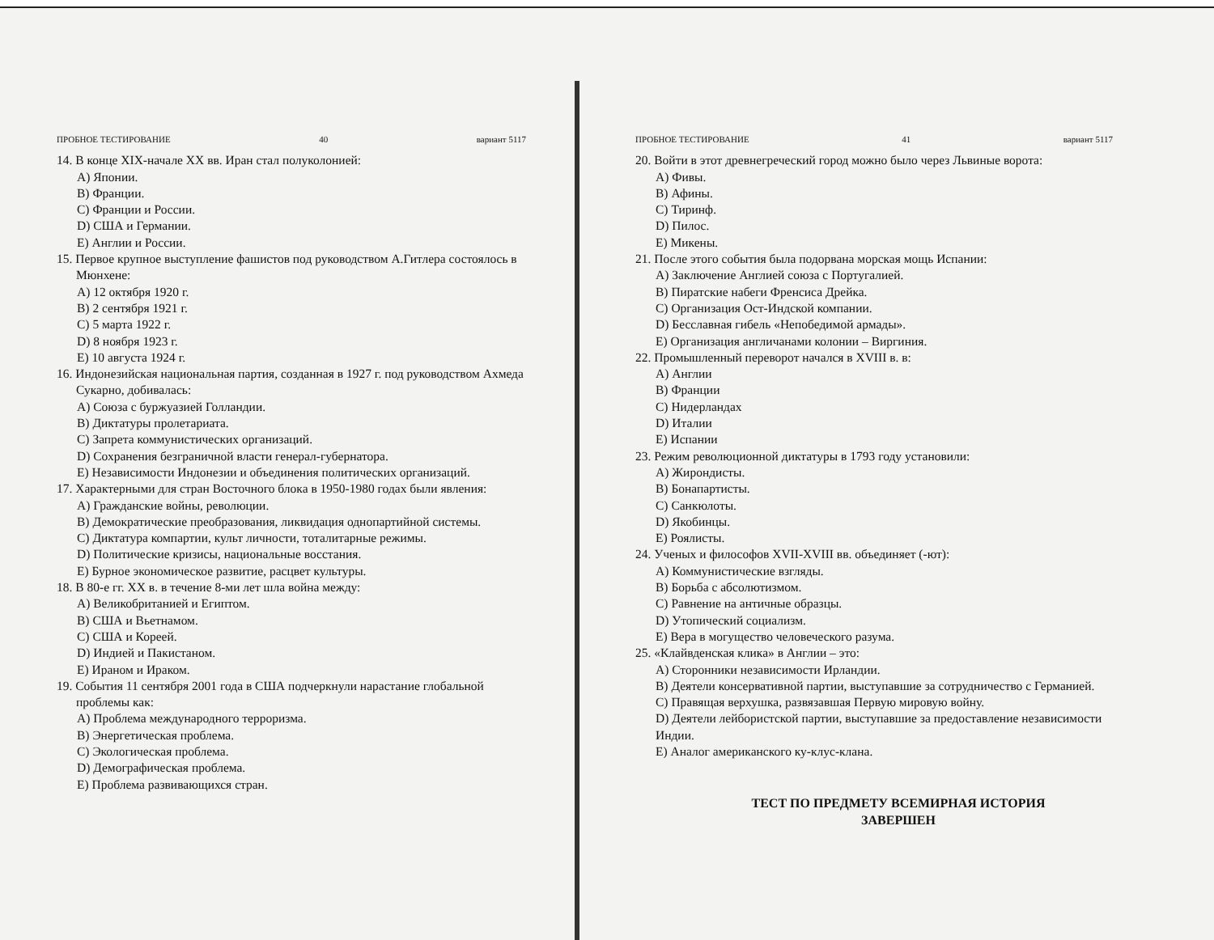ПРОБНОЕ ТЕСТИРОВАНИЕ 40 вариант 5117
14. В конце XIX-начале XX вв. Иран стал полуколонией:
A) Японии.
B) Франции.
C) Франции и России.
D) США и Германии.
E) Англии и России.
15. Первое крупное выступление фашистов под руководством А.Гитлера состоялось в Мюнхене:
A) 12 октября 1920 г.
B) 2 сентября 1921 г.
C) 5 марта 1922 г.
D) 8 ноября 1923 г.
E) 10 августа 1924 г.
16. Индонезийская национальная партия, созданная в 1927 г. под руководством Ахмеда Сукарно, добивалась:
A) Союза с буржуазией Голландии.
B) Диктатуры пролетариата.
C) Запрета коммунистических организаций.
D) Сохранения безграничной власти генерал-губернатора.
E) Независимости Индонезии и объединения политических организаций.
17. Характерными для стран Восточного блока в 1950-1980 годах были явления:
A) Гражданские войны, революции.
B) Демократические преобразования, ликвидация однопартийной системы.
C) Диктатура компартии, культ личности, тоталитарные режимы.
D) Политические кризисы, национальные восстания.
E) Бурное экономическое развитие, расцвет культуры.
18. В 80-е гг. XX в. в течение 8-ми лет шла война между:
A) Великобританией и Египтом.
B) США и Вьетнамом.
C) США и Кореей.
D) Индией и Пакистаном.
E) Ираном и Ираком.
19. События 11 сентября 2001 года в США подчеркнули нарастание глобальной проблемы как:
A) Проблема международного терроризма.
B) Энергетическая проблема.
C) Экологическая проблема.
D) Демографическая проблема.
E) Проблема развивающихся стран.
ПРОБНОЕ ТЕСТИРОВАНИЕ 41 вариант 5117
20. Войти в этот древнегреческий город можно было через Львиные ворота:
A) Фивы.
B) Афины.
C) Тиринф.
D) Пилос.
E) Микены.
21. После этого события была подорвана морская мощь Испании:
A) Заключение Англией союза с Португалией.
B) Пиратские набеги Френсиса Дрейка.
C) Организация Ост-Индской компании.
D) Бесславная гибель «Непобедимой армады».
E) Организация англичанами колонии – Виргиния.
22. Промышленный переворот начался в XVIII в. в:
A) Англии
B) Франции
C) Нидерландах
D) Италии
E) Испании
23. Режим революционной диктатуры в 1793 году установили:
A) Жирондисты.
B) Бонапартисты.
C) Санкюлоты.
D) Якобинцы.
E) Роялисты.
24. Ученых и философов XVII-XVIII вв. объединяет (-ют):
A) Коммунистические взгляды.
B) Борьба с абсолютизмом.
C) Равнение на античные образцы.
D) Утопический социализм.
E) Вера в могущество человеческого разума.
25. «Клайвденская клика» в Англии – это:
A) Сторонники независимости Ирландии.
B) Деятели консервативной партии, выступавшие за сотрудничество с Германией.
C) Правящая верхушка, развязавшая Первую мировую войну.
D) Деятели лейбористской партии, выступавшие за предоставление независимости Индии.
E) Аналог американского ку-клус-клана.
ТЕСТ ПО ПРЕДМЕТУ ВСЕМИРНАЯ ИСТОРИЯ
ЗАВЕРШЕН